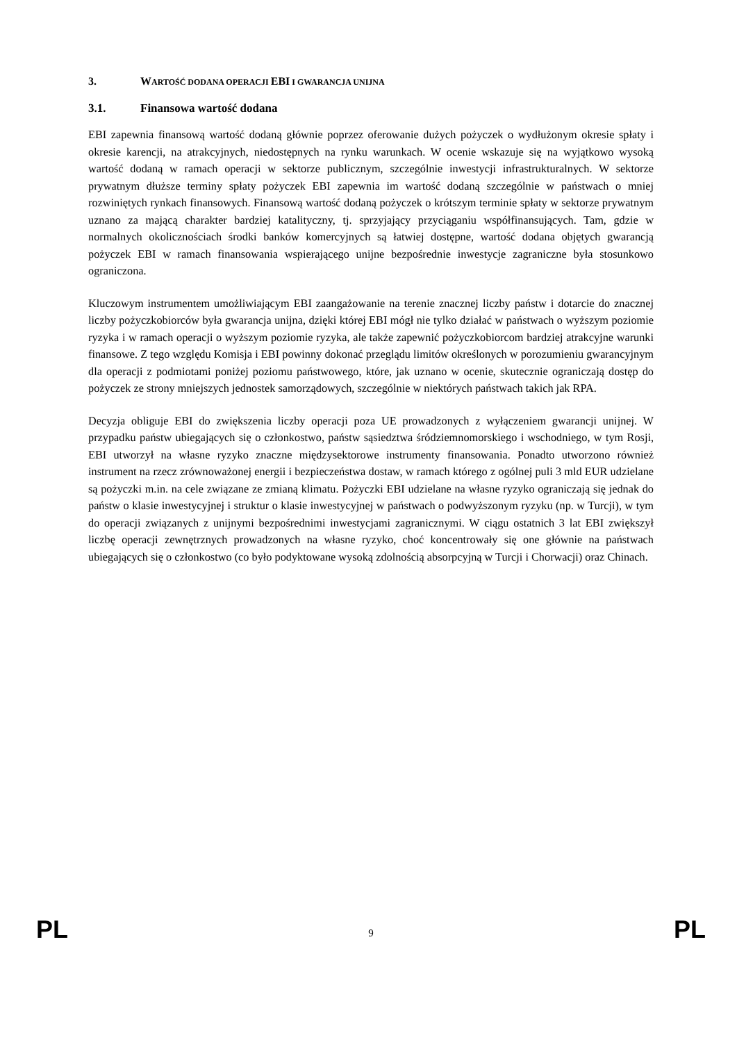3. WARTOŚĆ DODANA OPERACJI EBI I GWARANCJA UNIJNA
3.1. Finansowa wartość dodana
EBI zapewnia finansową wartość dodaną głównie poprzez oferowanie dużych pożyczek o wydłużonym okresie spłaty i okresie karencji, na atrakcyjnych, niedostępnych na rynku warunkach. W ocenie wskazuje się na wyjątkowo wysoką wartość dodaną w ramach operacji w sektorze publicznym, szczególnie inwestycji infrastrukturalnych. W sektorze prywatnym dłuższe terminy spłaty pożyczek EBI zapewnia im wartość dodaną szczególnie w państwach o mniej rozwiniętych rynkach finansowych. Finansową wartość dodaną pożyczek o krótszym terminie spłaty w sektorze prywatnym uznano za mającą charakter bardziej katalityczny, tj. sprzyjający przyciąganiu współfinansujących. Tam, gdzie w normalnych okolicznościach środki banków komercyjnych są łatwiej dostępne, wartość dodana objętych gwarancją pożyczek EBI w ramach finansowania wspierającego unijne bezpośrednie inwestycje zagraniczne była stosunkowo ograniczona.
Kluczowym instrumentem umożliwiającym EBI zaangażowanie na terenie znacznej liczby państw i dotarcie do znacznej liczby pożyczkobiorców była gwarancja unijna, dzięki której EBI mógł nie tylko działać w państwach o wyższym poziomie ryzyka i w ramach operacji o wyższym poziomie ryzyka, ale także zapewnić pożyczkobiorcom bardziej atrakcyjne warunki finansowe. Z tego względu Komisja i EBI powinny dokonać przeglądu limitów określonych w porozumieniu gwarancyjnym dla operacji z podmiotami poniżej poziomu państwowego, które, jak uznano w ocenie, skutecznie ograniczają dostęp do pożyczek ze strony mniejszych jednostek samorządowych, szczególnie w niektórych państwach takich jak RPA.
Decyzja obliguje EBI do zwiększenia liczby operacji poza UE prowadzonych z wyłączeniem gwarancji unijnej. W przypadku państw ubiegających się o członkostwo, państw sąsiedztwa śródziemnomorskiego i wschodniego, w tym Rosji, EBI utworzył na własne ryzyko znaczne międzysektorowe instrumenty finansowania. Ponadto utworzono również instrument na rzecz zrównoważonej energii i bezpieczeństwa dostaw, w ramach którego z ogólnej puli 3 mld EUR udzielane są pożyczki m.in. na cele związane ze zmianą klimatu. Pożyczki EBI udzielane na własne ryzyko ograniczają się jednak do państw o klasie inwestycyjnej i struktur o klasie inwestycyjnej w państwach o podwyższonym ryzyku (np. w Turcji), w tym do operacji związanych z unijnymi bezpośrednimi inwestycjami zagranicznymi. W ciągu ostatnich 3 lat EBI zwiększył liczbę operacji zewnętrznych prowadzonych na własne ryzyko, choć koncentrowały się one głównie na państwach ubiegających się o członkostwo (co było podyktowane wysoką zdolnością absorpcyjną w Turcji i Chorwacji) oraz Chinach.
PL 9 PL